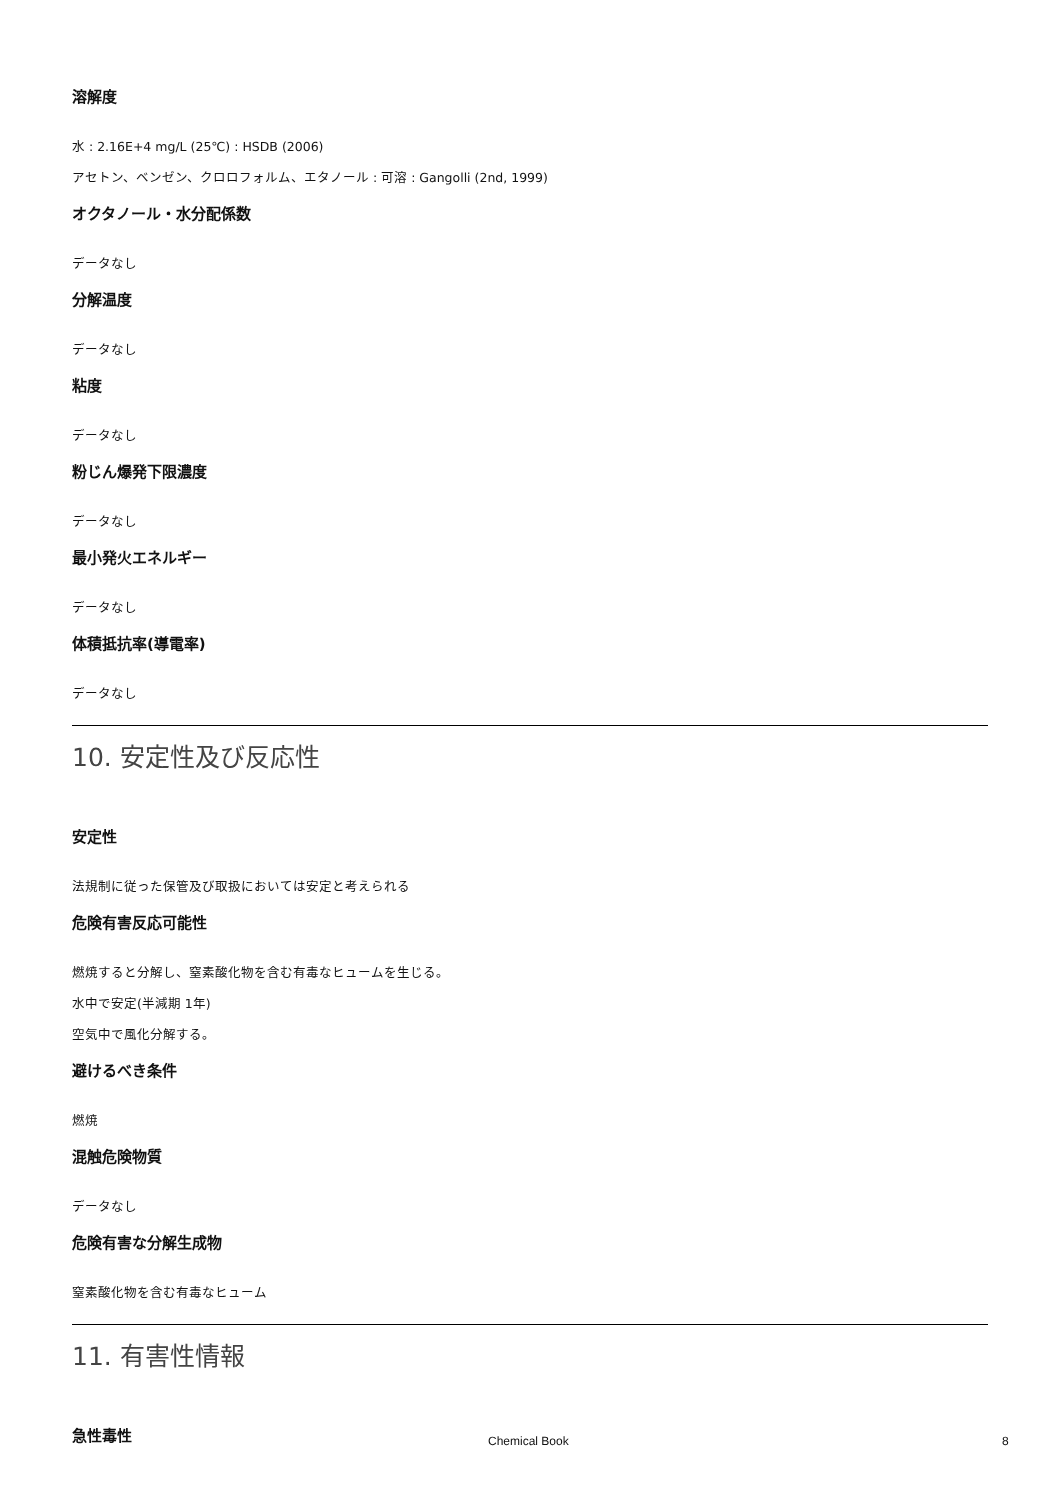溶解度
水 : 2.16E+4 mg/L (25℃) : HSDB (2006)
アセトン、ベンゼン、クロロフォルム、エタノール : 可溶 : Gangolli (2nd, 1999)
オクタノール・水分配係数
データなし
分解温度
データなし
粘度
データなし
粉じん爆発下限濃度
データなし
最小発火エネルギー
データなし
体積抵抗率(導電率)
データなし
10. 安定性及び反応性
安定性
法規制に従った保管及び取扱においては安定と考えられる
危険有害反応可能性
燃焼すると分解し、窒素酸化物を含む有毒なヒュームを生じる。
水中で安定(半減期 1年)
空気中で風化分解する。
避けるべき条件
燃焼
混触危険物質
データなし
危険有害な分解生成物
窒素酸化物を含む有毒なヒューム
11. 有害性情報
急性毒性
Chemical Book 8